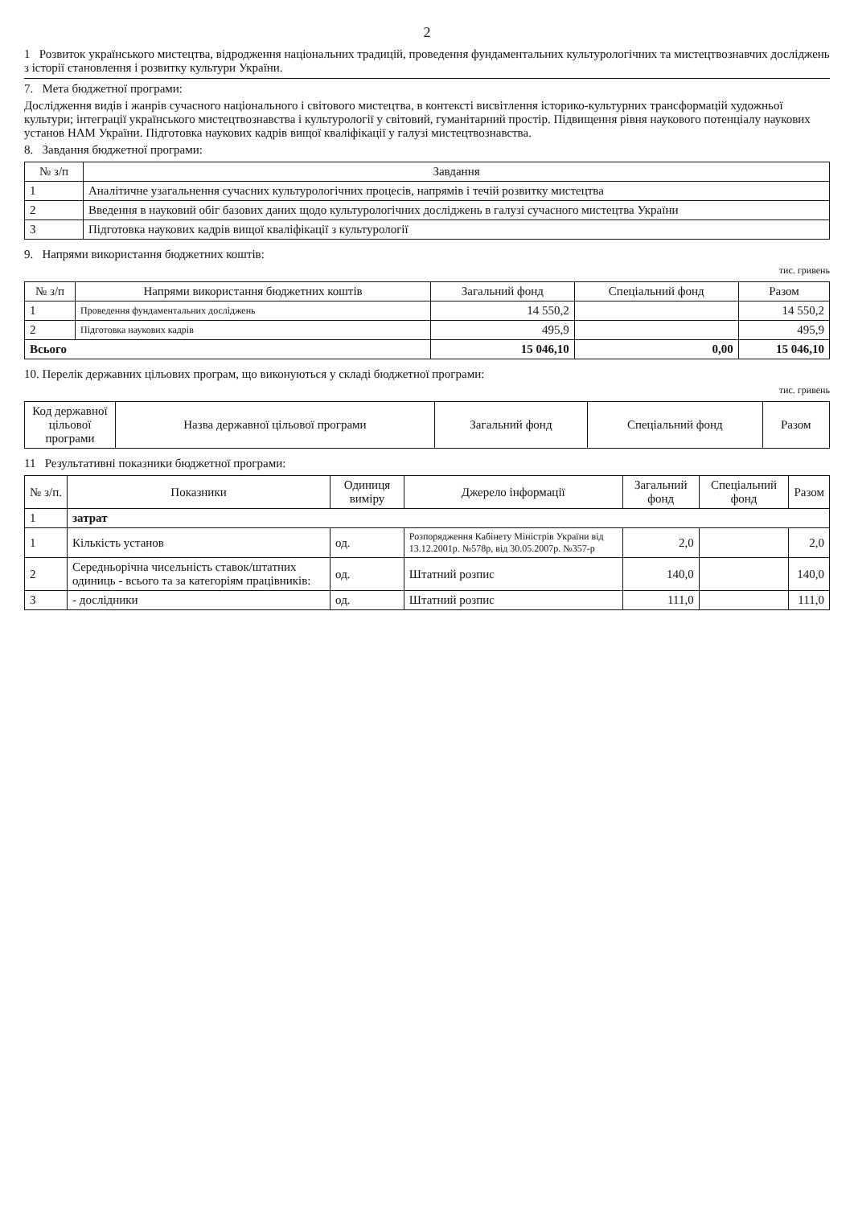2
1 Розвиток українського мистецтва, відродження національних традицій, проведення фундаментальних культурологічних та мистецтвознавчих досліджень з історії становлення і розвитку культури України.
7. Мета бюджетної програми:
Дослідження видів і жанрів сучасного національного і світового мистецтва, в контексті висвітлення історико-культурних трансформацій художньої культури; інтеграції українського мистецтвознавства і культурології у світовий, гуманітарний простір. Підвищення рівня наукового потенціалу наукових установ НАМ України. Підготовка наукових кадрів вищої кваліфікації у галузі мистецтвознавства.
8. Завдання бюджетної програми:
| № з/п | Завдання |
| --- | --- |
| 1 | Аналітичне узагальнення сучасних культурологічних процесів, напрямів і течій розвитку мистецтва |
| 2 | Введення в науковий обіг базових даних щодо культурологічних досліджень в галузі сучасного мистецтва України |
| 3 | Підготовка наукових кадрів вищої кваліфікації з культурології |
9. Напрями використання бюджетних коштів:
тис. гривень
| № з/п | Напрями використання бюджетних коштів | Загальний фонд | Спеціальний фонд | Разом |
| --- | --- | --- | --- | --- |
| 1 | Проведення фундаментальних досліджень | 14 550,2 | | 14 550,2 |
| 2 | Підготовка наукових кадрів | 495,9 | | 495,9 |
| Всього | | 15 046,10 | 0,00 | 15 046,10 |
10. Перелік державних цільових програм, що виконуються у складі бюджетної програми:
тис. гривень
| Код державної цільової програми | Назва державної цільової програми | Загальний фонд | Спеціальний фонд | Разом |
| --- | --- | --- | --- | --- |
11 Результативні показники бюджетної програми:
| № з/п. | Показники | Одиниця виміру | Джерело інформації | Загальний фонд | Спеціальний фонд | Разом |
| --- | --- | --- | --- | --- | --- | --- |
| 1 | затрат | | | | | |
| 1 | Кількість установ | од. | Розпорядження Кабінету Міністрів України від 13.12.2001р. №578р, від 30.05.2007р. №357-р | 2,0 | | 2,0 |
| 2 | Середньорічна чисельність ставок/штатних одиниць - всього та за категоріям працівників: | од. | Штатний розпис | 140,0 | | 140,0 |
| 3 | - дослідники | од. | Штатний розпис | 111,0 | | 111,0 |